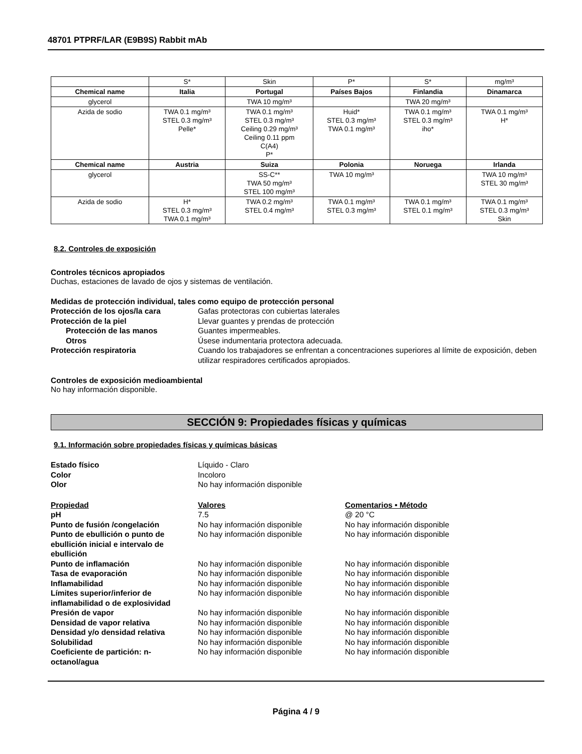48701 PTPRF/LAR (E9B9S) Rabbit mAb
| | S* | Skin | P* | S* | mg/m³ |
| Chemical name | Italia | Portugal | Países Bajos | Finlandia | Dinamarca |
| glycerol | | TWA 10 mg/m³ | | TWA 20 mg/m³ | |
| Azida de sodio | TWA 0.1 mg/m³ STEL 0.3 mg/m³ Pelle* | TWA 0.1 mg/m³ STEL 0.3 mg/m³ Ceiling 0.29 mg/m³ Ceiling 0.11 ppm C(A4) P* | Huid* STEL 0.3 mg/m³ TWA 0.1 mg/m³ | TWA 0.1 mg/m³ STEL 0.3 mg/m³ iho* | TWA 0.1 mg/m³ H* |
| Chemical name | Austria | Suiza | Polonia | Noruega | Irlanda |
| glycerol | | SS-C** TWA 50 mg/m³ STEL 100 mg/m³ | TWA 10 mg/m³ | | TWA 10 mg/m³ STEL 30 mg/m³ |
| Azida de sodio | H* STEL 0.3 mg/m³ TWA 0.1 mg/m³ | TWA 0.2 mg/m³ STEL 0.4 mg/m³ | TWA 0.1 mg/m³ STEL 0.3 mg/m³ | TWA 0.1 mg/m³ STEL 0.1 mg/m³ | TWA 0.1 mg/m³ STEL 0.3 mg/m³ Skin |
8.2. Controles de exposición
Controles técnicos apropiados
Duchas, estaciones de lavado de ojos y sistemas de ventilación.
Medidas de protección individual, tales como equipo de protección personal
Protección de los ojos/la cara Gafas protectoras con cubiertas laterales
Protección de la piel Llevar guantes y prendas de protección
Protección de las manos Guantes impermeables.
Otros Úsese indumentaria protectora adecuada.
Protección respiratoria Cuando los trabajadores se enfrentan a concentraciones superiores al límite de exposición, deben utilizar respiradores certificados apropiados.
Controles de exposición medioambiental
No hay información disponible.
SECCIÓN 9: Propiedades físicas y químicas
9.1. Información sobre propiedades físicas y químicas básicas
Estado físico Líquido - Claro
Color Incoloro
Olor No hay información disponible
Propiedad Valores Comentarios • Método
pH 7.5 @ 20 °C
Punto de fusión /congelación No hay información disponible No hay información disponible
Punto de ebullición o punto de ebullición inicial e intervalo de ebullición
No hay información disponible No hay información disponible
Punto de inflamación No hay información disponible No hay información disponible
Tasa de evaporación No hay información disponible No hay información disponible
Inflamabilidad No hay información disponible No hay información disponible
Límites superior/inferior de inflamabilidad o de explosividad
No hay información disponible No hay información disponible
Presión de vapor No hay información disponible No hay información disponible
Densidad de vapor relativa No hay información disponible No hay información disponible
Densidad y/o densidad relativa No hay información disponible No hay información disponible
Solubilidad No hay información disponible No hay información disponible
Coeficiente de partición: n-octanol/agua
No hay información disponible No hay información disponible
Página 4 / 9